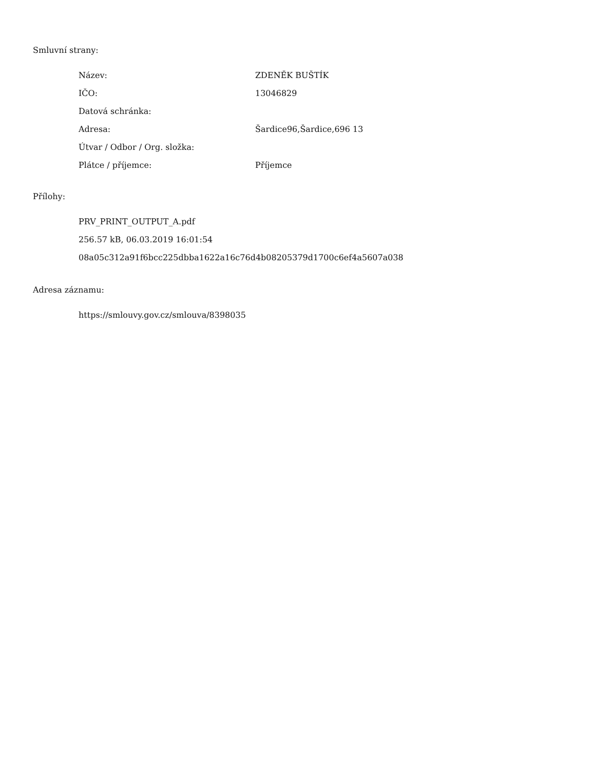Smluvní strany:
| Název: | ZDENĚK BUŠTÍK |
| IČO: | 13046829 |
| Datová schránka: | |
| Adresa: | Šardice96,Šardice,696 13 |
| Útvar / Odbor / Org. složka: | |
| Plátce / příjemce: | Příjemce |
Přílohy:
PRV_PRINT_OUTPUT_A.pdf
256.57 kB, 06.03.2019 16:01:54
08a05c312a91f6bcc225dbba1622a16c76d4b08205379d1700c6ef4a5607a038
Adresa záznamu:
https://smlouvy.gov.cz/smlouva/8398035